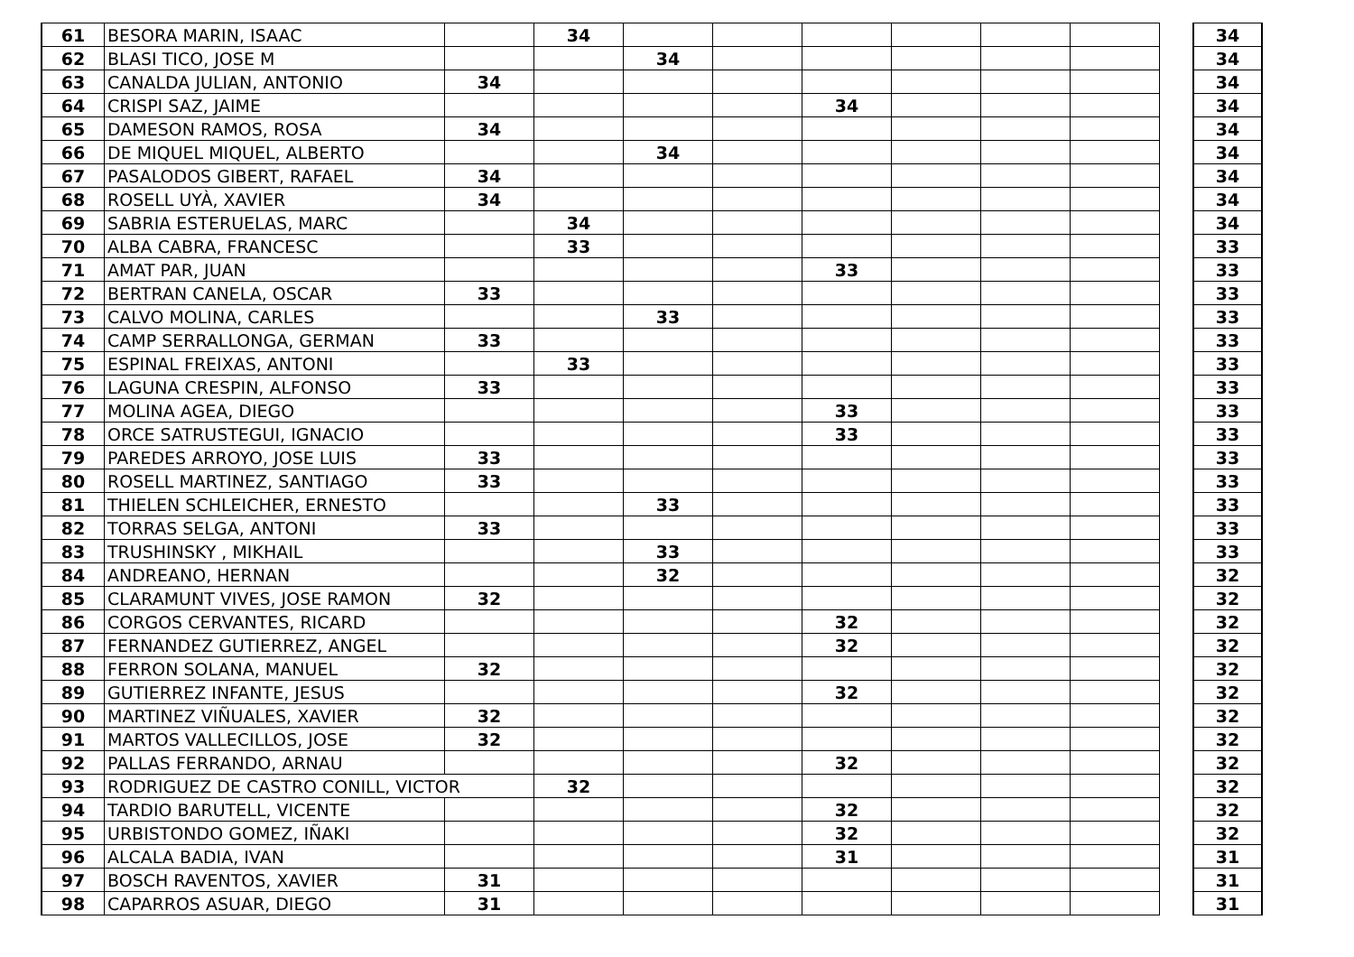| 61 | BESORA MARIN, ISAAC | | 34 | | | | | | | | 34 |
| 62 | BLASI TICO, JOSE M | | | 34 | | | | | | | 34 |
| 63 | CANALDA JULIAN, ANTONIO | 34 | | | | | | | | | 34 |
| 64 | CRISPI SAZ, JAIME | | | | | 34 | | | | | 34 |
| 65 | DAMESON RAMOS, ROSA | 34 | | | | | | | | | 34 |
| 66 | DE MIQUEL MIQUEL, ALBERTO | | | 34 | | | | | | | 34 |
| 67 | PASALODOS GIBERT, RAFAEL | 34 | | | | | | | | | 34 |
| 68 | ROSELL UYÀ, XAVIER | 34 | | | | | | | | | 34 |
| 69 | SABRIA ESTERUELAS, MARC | | 34 | | | | | | | | 34 |
| 70 | ALBA CABRA, FRANCESC | | 33 | | | | | | | | 33 |
| 71 | AMAT PAR, JUAN | | | | | 33 | | | | | 33 |
| 72 | BERTRAN CANELA, OSCAR | 33 | | | | | | | | | 33 |
| 73 | CALVO MOLINA, CARLES | | | 33 | | | | | | | 33 |
| 74 | CAMP SERRALLONGA, GERMAN | 33 | | | | | | | | | 33 |
| 75 | ESPINAL FREIXAS, ANTONI | | 33 | | | | | | | | 33 |
| 76 | LAGUNA CRESPIN, ALFONSO | 33 | | | | | | | | | 33 |
| 77 | MOLINA AGEA, DIEGO | | | | | 33 | | | | | 33 |
| 78 | ORCE SATRUSTEGUI, IGNACIO | | | | | 33 | | | | | 33 |
| 79 | PAREDES ARROYO, JOSE LUIS | 33 | | | | | | | | | 33 |
| 80 | ROSELL MARTINEZ, SANTIAGO | 33 | | | | | | | | | 33 |
| 81 | THIELEN SCHLEICHER, ERNESTO | | | 33 | | | | | | | 33 |
| 82 | TORRAS SELGA, ANTONI | 33 | | | | | | | | | 33 |
| 83 | TRUSHINSKY , MIKHAIL | | | 33 | | | | | | | 33 |
| 84 | ANDREANO, HERNAN | | | 32 | | | | | | | 32 |
| 85 | CLARAMUNT VIVES, JOSE RAMON | 32 | | | | | | | | | 32 |
| 86 | CORGOS CERVANTES, RICARD | | | | | 32 | | | | | 32 |
| 87 | FERNANDEZ GUTIERREZ, ANGEL | | | | | 32 | | | | | 32 |
| 88 | FERRON SOLANA, MANUEL | 32 | | | | | | | | | 32 |
| 89 | GUTIERREZ INFANTE, JESUS | | | | | 32 | | | | | 32 |
| 90 | MARTINEZ VIÑUALES, XAVIER | 32 | | | | | | | | | 32 |
| 91 | MARTOS VALLECILLOS, JOSE | 32 | | | | | | | | | 32 |
| 92 | PALLAS FERRANDO, ARNAU | | | | | 32 | | | | | 32 |
| 93 | RODRIGUEZ DE CASTRO CONILL, VICTOR | | 32 | | | | | | | | 32 |
| 94 | TARDIO BARUTELL, VICENTE | | | | | 32 | | | | | 32 |
| 95 | URBISTONDO GOMEZ, IÑAKI | | | | | 32 | | | | | 32 |
| 96 | ALCALA BADIA, IVAN | | | | | 31 | | | | | 31 |
| 97 | BOSCH RAVENTOS, XAVIER | 31 | | | | | | | | | 31 |
| 98 | CAPARROS ASUAR, DIEGO | 31 | | | | | | | | | 31 |